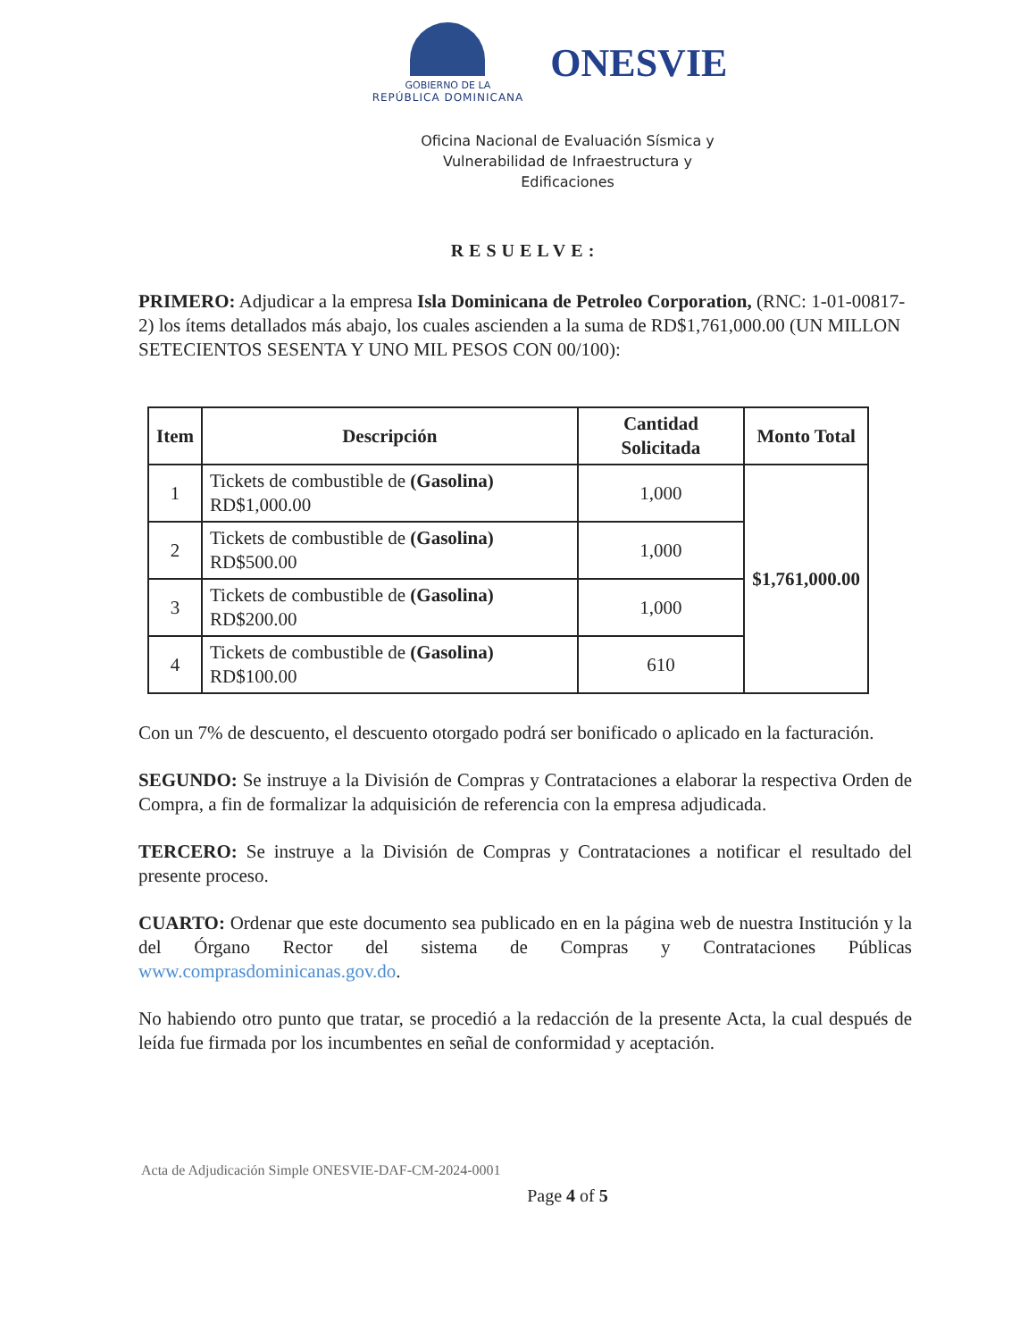GOBIERNO DE LA
REPÚBLICA DOMINICANA
ONESVIE
Oficina Nacional de Evaluación Sísmica y
Vulnerabilidad de Infraestructura y
Edificaciones
RESUELVE:
PRIMERO: Adjudicar a la empresa Isla Dominicana de Petroleo Corporation, (RNC: 1-01-00817-2) los ítems detallados más abajo, los cuales ascienden a la suma de RD$1,761,000.00 (UN MILLON SETECIENTOS SESENTA Y UNO MIL PESOS CON 00/100):
| Item | Descripción | Cantidad Solicitada | Monto Total |
| --- | --- | --- | --- |
| 1 | Tickets de combustible de (Gasolina) RD$1,000.00 | 1,000 | $1,761,000.00 |
| 2 | Tickets de combustible de (Gasolina) RD$500.00 | 1,000 | |
| 3 | Tickets de combustible de (Gasolina) RD$200.00 | 1,000 | |
| 4 | Tickets de combustible de (Gasolina) RD$100.00 | 610 | |
Con un 7% de descuento, el descuento otorgado podrá ser bonificado o aplicado en la facturación.
SEGUNDO: Se instruye a la División de Compras y Contrataciones a elaborar la respectiva Orden de Compra, a fin de formalizar la adquisición de referencia con la empresa adjudicada.
TERCERO: Se instruye a la División de Compras y Contrataciones a notificar el resultado del presente proceso.
CUARTO: Ordenar que este documento sea publicado en en la página web de nuestra Institución y la del Órgano Rector del sistema de Compras y Contrataciones Públicas www.comprasdominicanas.gov.do.
No habiendo otro punto que tratar, se procedió a la redacción de la presente Acta, la cual después de leída fue firmada por los incumbentes en señal de conformidad y aceptación.
Acta de Adjudicación Simple ONESVIE-DAF-CM-2024-0001
Page 4 of 5